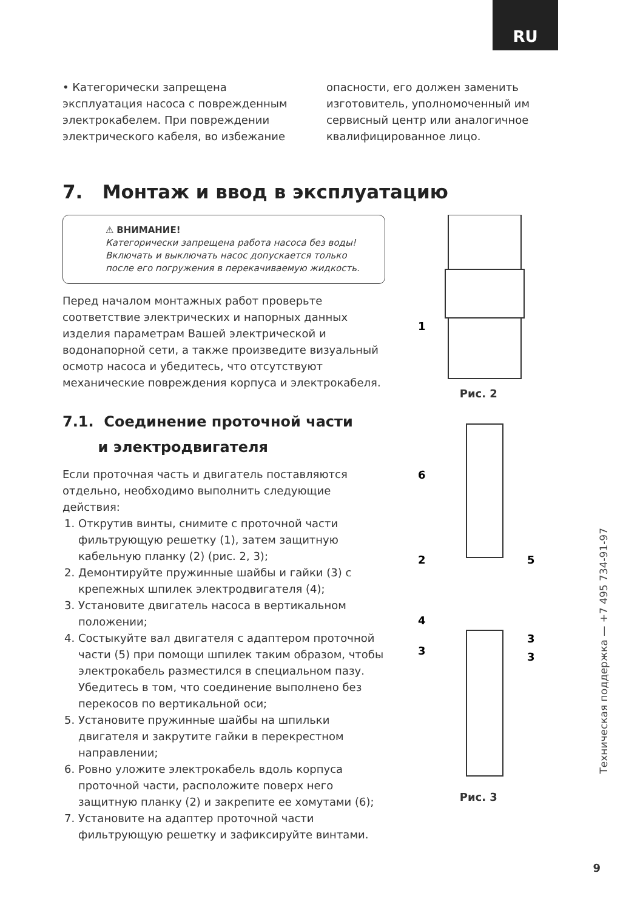RU
• Категорически запрещена эксплуатация насоса с поврежденным электрокабелем. При повреждении электрического кабеля, во избежание
опасности, его должен заменить изготовитель, уполномоченный им сервисный центр или аналогичное квалифицированное лицо.
7. Монтаж и ввод в эксплуатацию
⚠ ВНИМАНИЕ!
Категорически запрещена работа насоса без воды! Включать и выключать насос допускается только после его погружения в перекачиваемую жидкость.
Перед началом монтажных работ проверьте соответствие электрических и напорных данных изделия параметрам Вашей электрической и водонапорной сети, а также произведите визуальный осмотр насоса и убедитесь, что отсутствуют механические повреждения корпуса и электрокабеля.
7.1. Соединение проточной части
и электродвигателя
Если проточная часть и двигатель поставляются отдельно, необходимо выполнить следующие действия:
1. Открутив винты, снимите с проточной части фильтрующую решетку (1), затем защитную кабельную планку (2) (рис. 2, 3);
2. Демонтируйте пружинные шайбы и гайки (3) с крепежных шпилек электродвигателя (4);
3. Установите двигатель насоса в вертикальном положении;
4. Состыкуйте вал двигателя с адаптером проточной части (5) при помощи шпилек таким образом, чтобы электрокабель разместился в специальном пазу. Убедитесь в том, что соединение выполнено без перекосов по вертикальной оси;
5. Установите пружинные шайбы на шпильки двигателя и закрутите гайки в перекрестном направлении;
6. Ровно уложите электрокабель вдоль корпуса проточной части, расположите поверх него защитную планку (2) и закрепите ее хомутами (6);
7. Установите на адаптер проточной части фильтрующую решетку и зафиксируйте винтами.
1
Рис. 2
6
2
5
4
3
3
3
Рис. 3
Техническая поддержка — +7 495 734-91-97
9